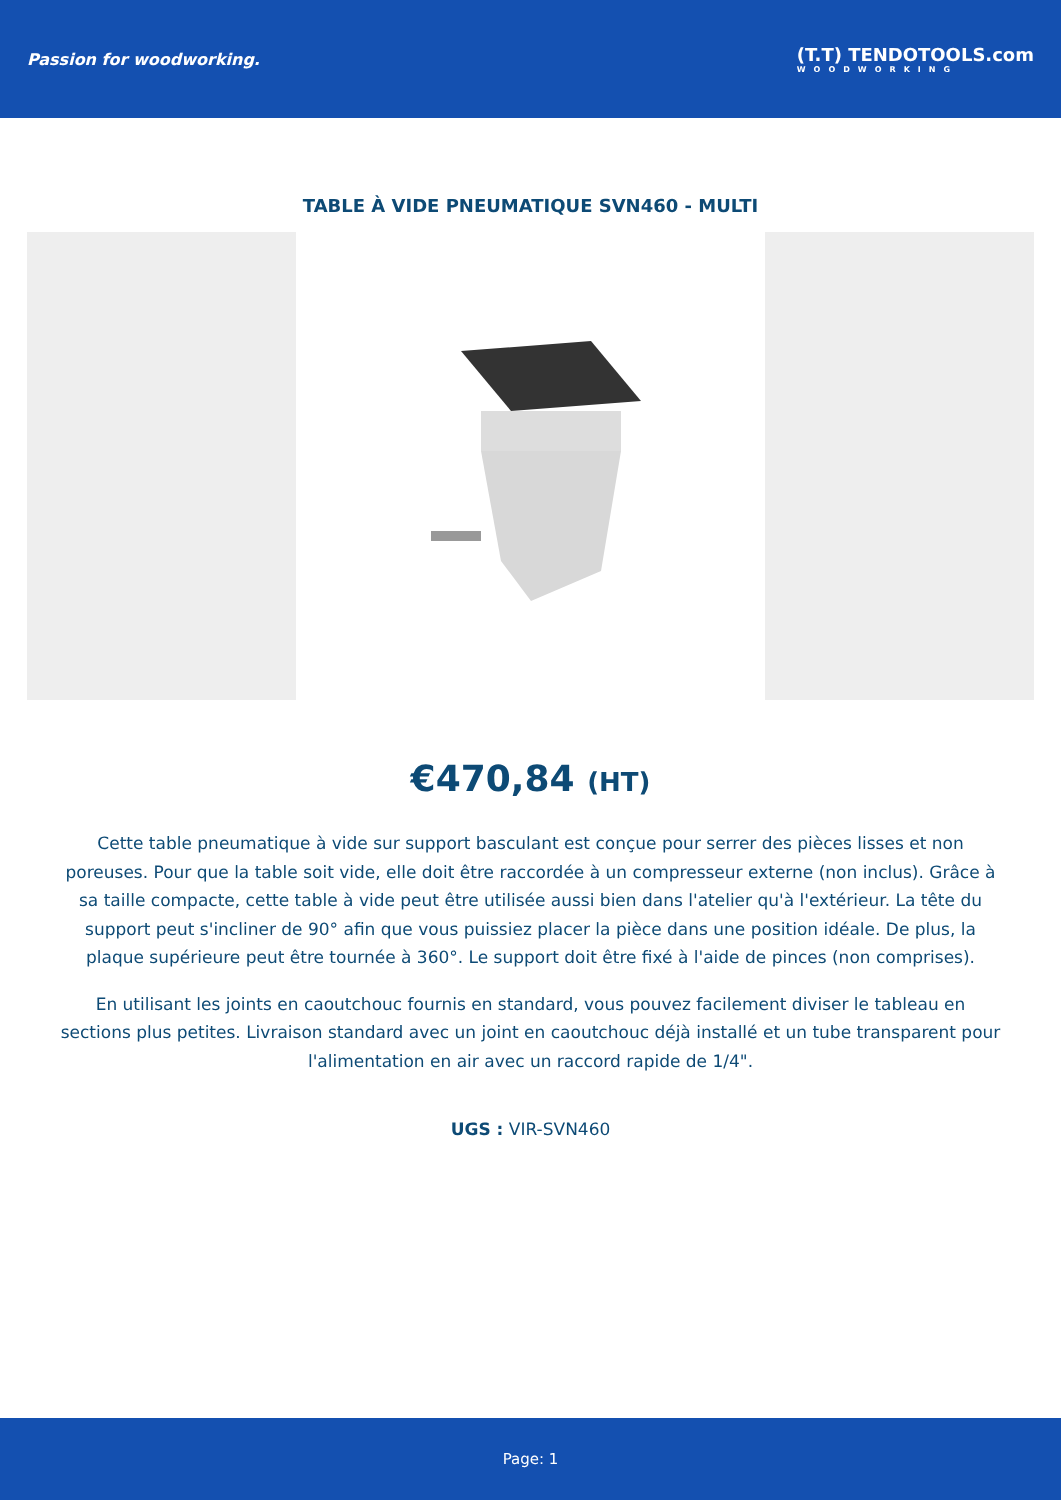Passion for woodworking.
(T.T) TENDOTOOLS.com
WOODWORKING
TABLE À VIDE PNEUMATIQUE SVN460 - MULTI
€470,84 (HT)
Cette table pneumatique à vide sur support basculant est conçue pour serrer des pièces lisses et non poreuses. Pour que la table soit vide, elle doit être raccordée à un compresseur externe (non inclus). Grâce à sa taille compacte, cette table à vide peut être utilisée aussi bien dans l'atelier qu'à l'extérieur. La tête du support peut s'incliner de 90° afin que vous puissiez placer la pièce dans une position idéale. De plus, la plaque supérieure peut être tournée à 360°. Le support doit être fixé à l'aide de pinces (non comprises).
En utilisant les joints en caoutchouc fournis en standard, vous pouvez facilement diviser le tableau en sections plus petites. Livraison standard avec un joint en caoutchouc déjà installé et un tube transparent pour l'alimentation en air avec un raccord rapide de 1/4".
UGS : VIR-SVN460
Page: 1